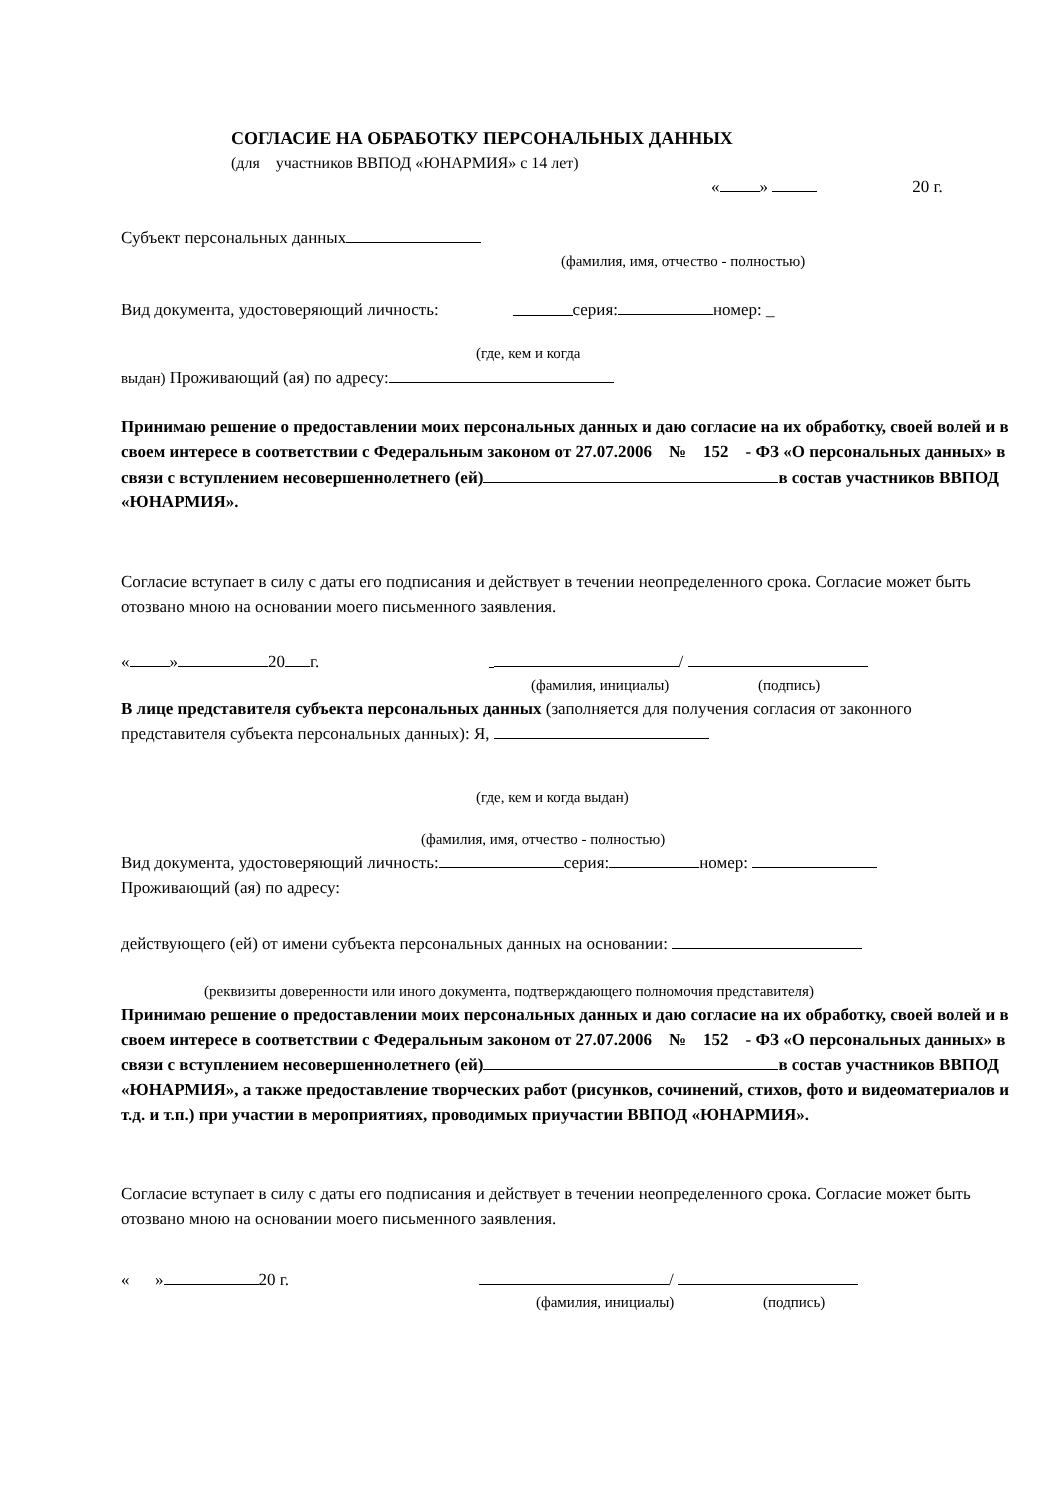СОГЛАСИЕ НА ОБРАБОТКУ ПЕРСОНАЛЬНЫХ ДАННЫХ
(для участников ВВПОД «ЮНАРМИЯ» с 14 лет)
« » 20 г.
Субъект персональных данных
(фамилия, имя, отчество - полностью)
Вид документа, удостоверяющий личность: серия: номер: _
(где, кем и когда
выдан) Проживающий (ая) по адресу:
Принимаю решение о предоставлении моих персональных данных и даю согласие на их обработку, своей волей и в своем интересе в соответствии с Федеральным законом от 27.07.2006 № 152 - ФЗ «О персональных данных» в связи с вступлением несовершеннолетнего (ей) в состав участников ВВПОД «ЮНАРМИЯ».
Согласие вступает в силу с даты его подписания и действует в течении неопределенного срока. Согласие может быть отозвано мною на основании моего письменного заявления.
« » 20 г. /
(фамилия, инициалы) (подпись)
В лице представителя субъекта персональных данных (заполняется для получения согласия от законного представителя субъекта персональных данных): Я,
(где, кем и когда выдан)
(фамилия, имя, отчество - полностью)
Вид документа, удостоверяющий личность: серия: номер:
Проживающий (ая) по адресу:
действующего (ей) от имени субъекта персональных данных на основании:
(реквизиты доверенности или иного документа, подтверждающего полномочия представителя)
Принимаю решение о предоставлении моих персональных данных и даю согласие на их обработку, своей волей и в своем интересе в соответствии с Федеральным законом от 27.07.2006 № 152 - ФЗ «О персональных данных» в связи с вступлением несовершеннолетнего (ей) в состав участников ВВПОД «ЮНАРМИЯ», а также предоставление творческих работ (рисунков, сочинений, стихов, фото и видеоматериалов и т.д. и т.п.) при участии в мероприятиях, проводимых приучастии ВВПОД «ЮНАРМИЯ».
Согласие вступает в силу с даты его подписания и действует в течении неопределенного срока. Согласие может быть отозвано мною на основании моего письменного заявления.
« » 20 г. /
(фамилия, инициалы) (подпись)